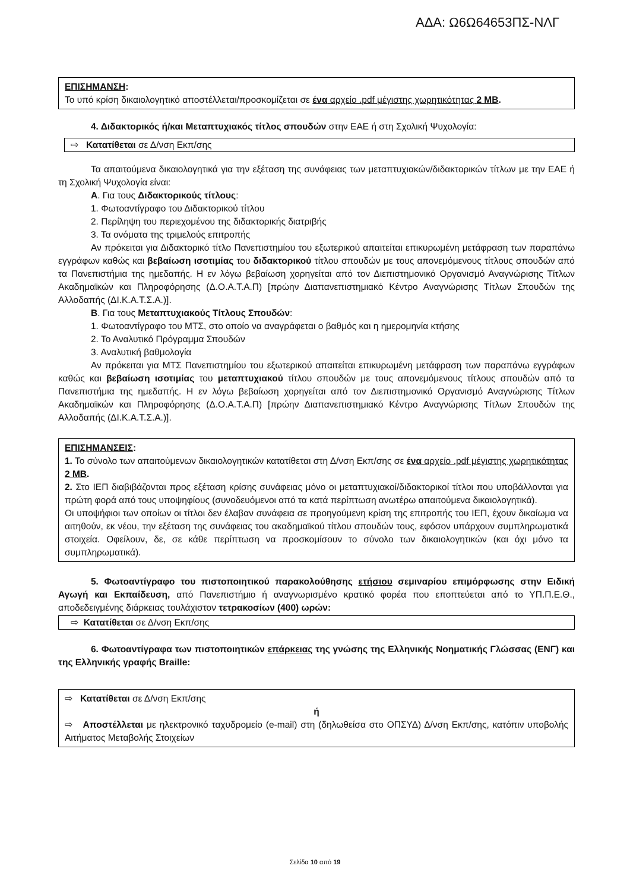ΑΔΑ: Ω6Ω64653ΠΣ-ΝΛΓ
ΕΠΙΣΗΜΑΝΣΗ:
Το υπό κρίση δικαιολογητικό αποστέλλεται/προσκομίζεται σε ένα αρχείο .pdf μέγιστης χωρητικότητας 2 MB.
4. Διδακτορικός ή/και Μεταπτυχιακός τίτλος σπουδών στην ΕΑΕ ή στη Σχολική Ψυχολογία:
⇨ Κατατίθεται σε Δ/νση Εκπ/σης
Τα απαιτούμενα δικαιολογητικά για την εξέταση της συνάφειας των μεταπτυχιακών/διδακτορικών τίτλων με την ΕΑΕ ή τη Σχολική Ψυχολογία είναι:
Α. Για τους Διδακτορικούς τίτλους:
1. Φωτοαντίγραφο του Διδακτορικού τίτλου
2. Περίληψη του περιεχομένου της διδακτορικής διατριβής
3. Τα ονόματα της τριμελούς επιτροπής
Αν πρόκειται για Διδακτορικό τίτλο Πανεπιστημίου του εξωτερικού απαιτείται επικυρωμένη μετάφραση των παραπάνω εγγράφων καθώς και βεβαίωση ισοτιμίας του διδακτορικού τίτλου σπουδών με τους απονεμόμενους τίτλους σπουδών από τα Πανεπιστήμια της ημεδαπής. Η εν λόγω βεβαίωση χορηγείται από τον Διεπιστημονικό Οργανισμό Αναγνώρισης Τίτλων Ακαδημαϊκών και Πληροφόρησης (Δ.Ο.Α.Τ.Α.Π) [πρώην Διαπανεπιστημιακό Κέντρο Αναγνώρισης Τίτλων Σπουδών της Αλλοδαπής (ΔΙ.Κ.Α.Τ.Σ.Α.)].
Β. Για τους Μεταπτυχιακούς Τίτλους Σπουδών:
1. Φωτοαντίγραφο του ΜΤΣ, στο οποίο να αναγράφεται ο βαθμός και η ημερομηνία κτήσης
2. Το Αναλυτικό Πρόγραμμα Σπουδών
3. Αναλυτική βαθμολογία
Αν πρόκειται για ΜΤΣ Πανεπιστημίου του εξωτερικού απαιτείται επικυρωμένη μετάφραση των παραπάνω εγγράφων καθώς και βεβαίωση ισοτιμίας του μεταπτυχιακού τίτλου σπουδών με τους απονεμόμενους τίτλους σπουδών από τα Πανεπιστήμια της ημεδαπής. Η εν λόγω βεβαίωση χορηγείται από τον Διεπιστημονικό Οργανισμό Αναγνώρισης Τίτλων Ακαδημαϊκών και Πληροφόρησης (Δ.Ο.Α.Τ.Α.Π) [πρώην Διαπανεπιστημιακό Κέντρο Αναγνώρισης Τίτλων Σπουδών της Αλλοδαπής (ΔΙ.Κ.Α.Τ.Σ.Α.)].
ΕΠΙΣΗΜΑΝΣΕΙΣ:
1. Το σύνολο των απαιτούμενων δικαιολογητικών κατατίθεται στη Δ/νση Εκπ/σης σε ένα αρχείο .pdf μέγιστης χωρητικότητας 2 MB.
2. Στο ΙΕΠ διαβιβάζονται προς εξέταση κρίσης συνάφειας μόνο οι μεταπτυχιακοί/διδακτορικοί τίτλοι που υποβάλλονται για πρώτη φορά από τους υποψηφίους (συνοδευόμενοι από τα κατά περίπτωση ανωτέρω απαιτούμενα δικαιολογητικά).
Οι υποψήφιοι των οποίων οι τίτλοι δεν έλαβαν συνάφεια σε προηγούμενη κρίση της επιτροπής του ΙΕΠ, έχουν δικαίωμα να αιτηθούν, εκ νέου, την εξέταση της συνάφειας του ακαδημαϊκού τίτλου σπουδών τους, εφόσον υπάρχουν συμπληρωματικά στοιχεία. Οφείλουν, δε, σε κάθε περίπτωση να προσκομίσουν το σύνολο των δικαιολογητικών (και όχι μόνο τα συμπληρωματικά).
5. Φωτοαντίγραφο του πιστοποιητικού παρακολούθησης ετήσιου σεμιναρίου επιμόρφωσης στην Ειδική Αγωγή και Εκπαίδευση, από Πανεπιστήμιο ή αναγνωρισμένο κρατικό φορέα που εποπτεύεται από το ΥΠ.Π.Ε.Θ., αποδεδειγμένης διάρκειας τουλάχιστον τετρακοσίων (400) ωρών:
⇨ Κατατίθεται σε Δ/νση Εκπ/σης
6. Φωτοαντίγραφα των πιστοποιητικών επάρκειας της γνώσης της Ελληνικής Νοηματικής Γλώσσας (ΕΝΓ) και της Ελληνικής γραφής Braille:
⇨ Κατατίθεται σε Δ/νση Εκπ/σης
ή
⇨ Αποστέλλεται με ηλεκτρονικό ταχυδρομείο (e-mail) στη (δηλωθείσα στο ΟΠΣΥΔ) Δ/νση Εκπ/σης, κατόπιν υποβολής Αιτήματος Μεταβολής Στοιχείων
Σελίδα 10 από 19